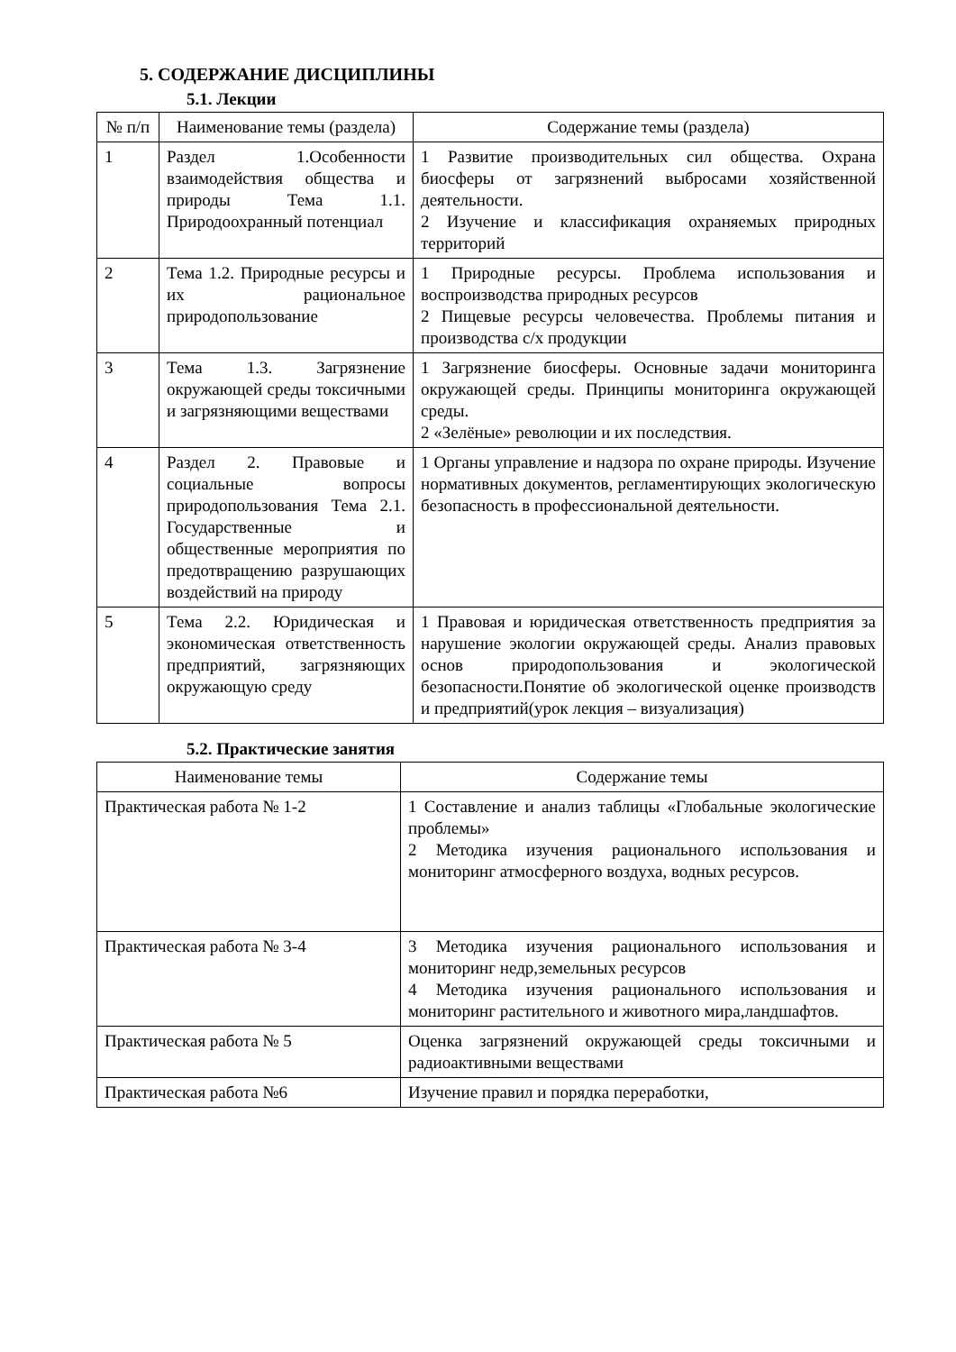5. СОДЕРЖАНИЕ ДИСЦИПЛИНЫ
5.1. Лекции
| № п/п | Наименование темы (раздела) | Содержание темы (раздела) |
| --- | --- | --- |
| 1 | Раздел 1.Особенности взаимодействия общества и природы Тема 1.1. Природоохранный потенциал | 1 Развитие производительных сил общества. Охрана биосферы от загрязнений выбросами хозяйственной деятельности. 2 Изучение и классификация охраняемых природных территорий |
| 2 | Тема 1.2. Природные ресурсы и их рациональное природопользование | 1 Природные ресурсы. Проблема использования и воспроизводства природных ресурсов 2 Пищевые ресурсы человечества. Проблемы питания и производства с/х продукции |
| 3 | Тема 1.3. Загрязнение окружающей среды токсичными и загрязняющими веществами | 1 Загрязнение биосферы. Основные задачи мониторинга окружающей среды. Принципы мониторинга окружающей среды. 2 «Зелёные» революции и их последствия. |
| 4 | Раздел 2. Правовые и социальные вопросы природопользования Тема 2.1. Государственные и общественные мероприятия по предотвращению разрушающих воздействий на природу | 1 Органы управление и надзора по охране природы. Изучение нормативных документов, регламентирующих экологическую безопасность в профессиональной деятельности. |
| 5 | Тема 2.2. Юридическая и экономическая ответственность предприятий, загрязняющих окружающую среду | 1 Правовая и юридическая ответственность предприятия за нарушение экологии окружающей среды. Анализ правовых основ природопользования и экологической безопасности.Понятие об экологической оценке производств и предприятий(урок лекция – визуализация) |
5.2. Практические занятия
| Наименование темы | Содержание темы |
| --- | --- |
| Практическая работа № 1-2 | 1 Составление и анализ таблицы «Глобальные экологические проблемы» 2 Методика изучения рационального использования и мониторинг атмосферного воздуха, водных ресурсов. |
| Практическая работа № 3-4 | 3 Методика изучения рационального использования и мониторинг недр,земельных ресурсов 4 Методика изучения рационального использования и мониторинг растительного и животного мира,ландшафтов. |
| Практическая работа № 5 | Оценка загрязнений окружающей среды токсичными и радиоактивными веществами |
| Практическая работа №6 | Изучение правил и порядка переработки, |